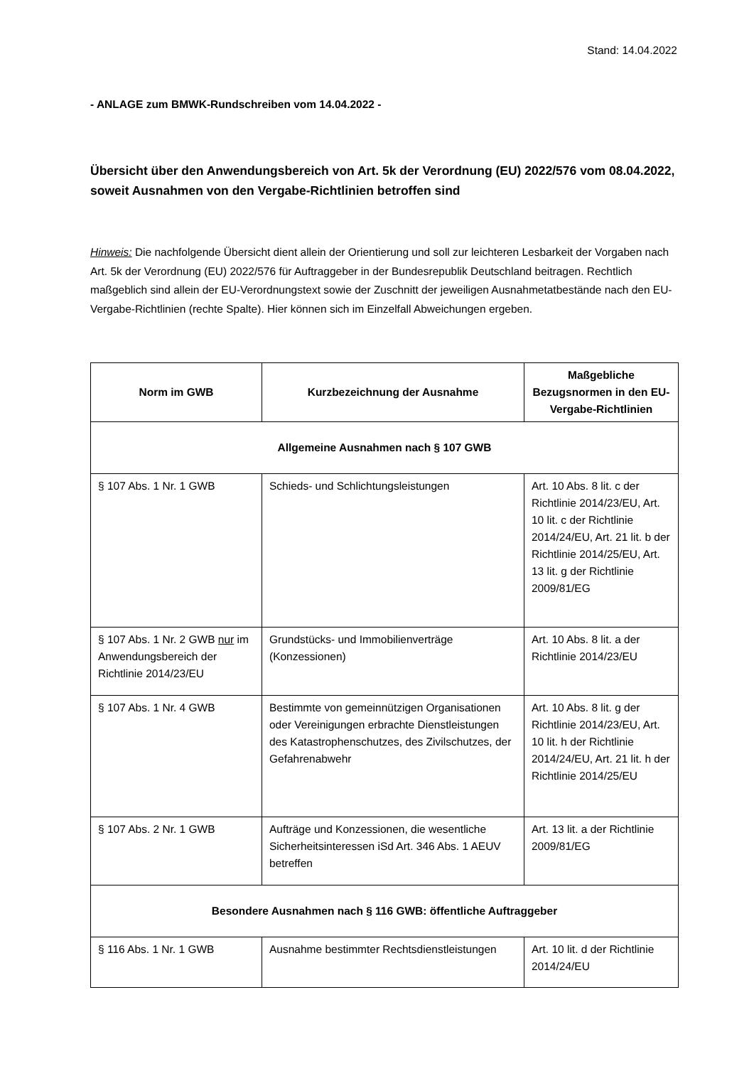Stand: 14.04.2022
- ANLAGE zum BMWK-Rundschreiben vom 14.04.2022 -
Übersicht über den Anwendungsbereich von Art. 5k der Verordnung (EU) 2022/576 vom 08.04.2022, soweit Ausnahmen von den Vergabe-Richtlinien betroffen sind
Hinweis: Die nachfolgende Übersicht dient allein der Orientierung und soll zur leichteren Lesbarkeit der Vorgaben nach Art. 5k der Verordnung (EU) 2022/576 für Auftraggeber in der Bundesrepublik Deutschland beitragen. Rechtlich maßgeblich sind allein der EU-Verordnungstext sowie der Zuschnitt der jeweiligen Ausnahmetatbestände nach den EU-Vergabe-Richtlinien (rechte Spalte). Hier können sich im Einzelfall Abweichungen ergeben.
| Norm im GWB | Kurzbezeichnung der Ausnahme | Maßgebliche Bezugsnormen in den EU-Vergabe-Richtlinien |
| --- | --- | --- |
| Allgemeine Ausnahmen nach § 107 GWB | | |
| § 107 Abs. 1 Nr. 1 GWB | Schieds- und Schlichtungsleistungen | Art. 10 Abs. 8 lit. c der Richtlinie 2014/23/EU, Art. 10 lit. c der Richtlinie 2014/24/EU, Art. 21 lit. b der Richtlinie 2014/25/EU, Art. 13 lit. g der Richtlinie 2009/81/EG |
| § 107 Abs. 1 Nr. 2 GWB nur im Anwendungsbereich der Richtlinie 2014/23/EU | Grundstücks- und Immobilienverträge (Konzessionen) | Art. 10 Abs. 8 lit. a der Richtlinie 2014/23/EU |
| § 107 Abs. 1 Nr. 4 GWB | Bestimmte von gemeinnützigen Organisationen oder Vereinigungen erbrachte Dienstleistungen des Katastrophenschutzes, des Zivilschutzes, der Gefahrenabwehr | Art. 10 Abs. 8 lit. g der Richtlinie 2014/23/EU, Art. 10 lit. h der Richtlinie 2014/24/EU, Art. 21 lit. h der Richtlinie 2014/25/EU |
| § 107 Abs. 2 Nr. 1 GWB | Aufträge und Konzessionen, die wesentliche Sicherheitsinteressen iSd Art. 346 Abs. 1 AEUV betreffen | Art. 13 lit. a der Richtlinie 2009/81/EG |
| Besondere Ausnahmen nach § 116 GWB: öffentliche Auftraggeber | | |
| § 116 Abs. 1 Nr. 1 GWB | Ausnahme bestimmter Rechtsdienstleistungen | Art. 10 lit. d der Richtlinie 2014/24/EU |